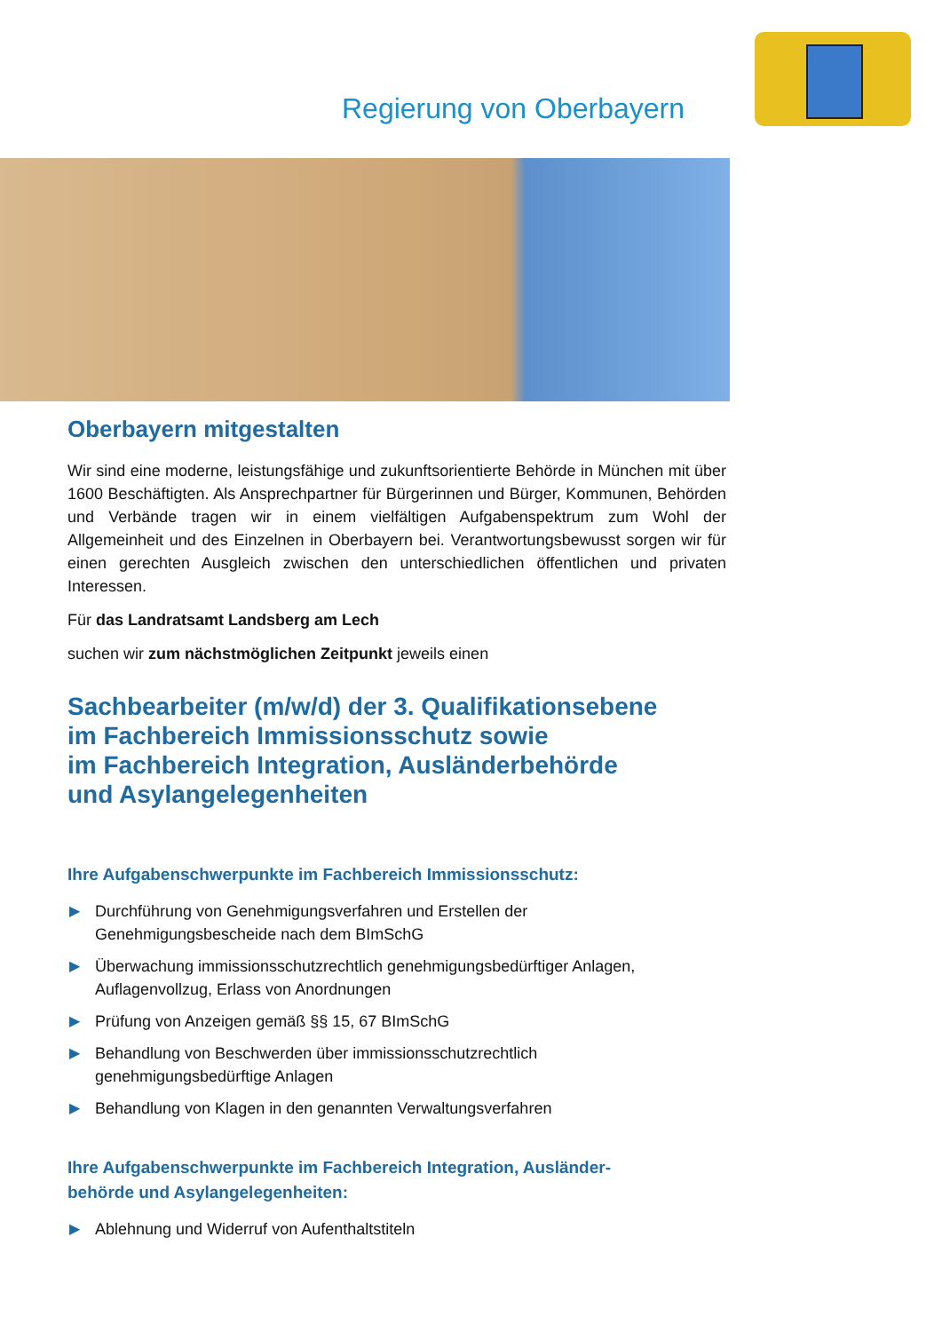Regierung von Oberbayern
Oberbayern mitgestalten
Wir sind eine moderne, leistungsfähige und zukunftsorientierte Behörde in München mit über 1600 Beschäftigten. Als Ansprechpartner für Bürgerinnen und Bürger, Kommunen, Behörden und Verbände tragen wir in einem vielfältigen Aufgabenspektrum zum Wohl der Allgemeinheit und des Einzelnen in Oberbayern bei. Verantwortungsbewusst sorgen wir für einen gerechten Ausgleich zwischen den unterschiedlichen öffentlichen und privaten Interessen.
Für das Landratsamt Landsberg am Lech
suchen wir zum nächstmöglichen Zeitpunkt jeweils einen
Sachbearbeiter (m/w/d) der 3. Qualifikationsebene
im Fachbereich Immissionsschutz sowie
im Fachbereich Integration, Ausländerbehörde
und Asylangelegenheiten
Ihre Aufgabenschwerpunkte im Fachbereich Immissionsschutz:
▶ Durchführung von Genehmigungsverfahren und Erstellen der
Genehmigungsbescheide nach dem BImSchG
▶ Überwachung immissionsschutzrechtlich genehmigungsbedürftiger Anlagen,
Auflagenvollzug, Erlass von Anordnungen
▶ Prüfung von Anzeigen gemäß §§ 15, 67 BImSchG
▶ Behandlung von Beschwerden über immissionsschutzrechtlich
genehmigungsbedürftige Anlagen
▶ Behandlung von Klagen in den genannten Verwaltungsverfahren
Ihre Aufgabenschwerpunkte im Fachbereich Integration, Ausländer-
behörde und Asylangelegenheiten:
▶ Ablehnung und Widerruf von Aufenthaltstiteln